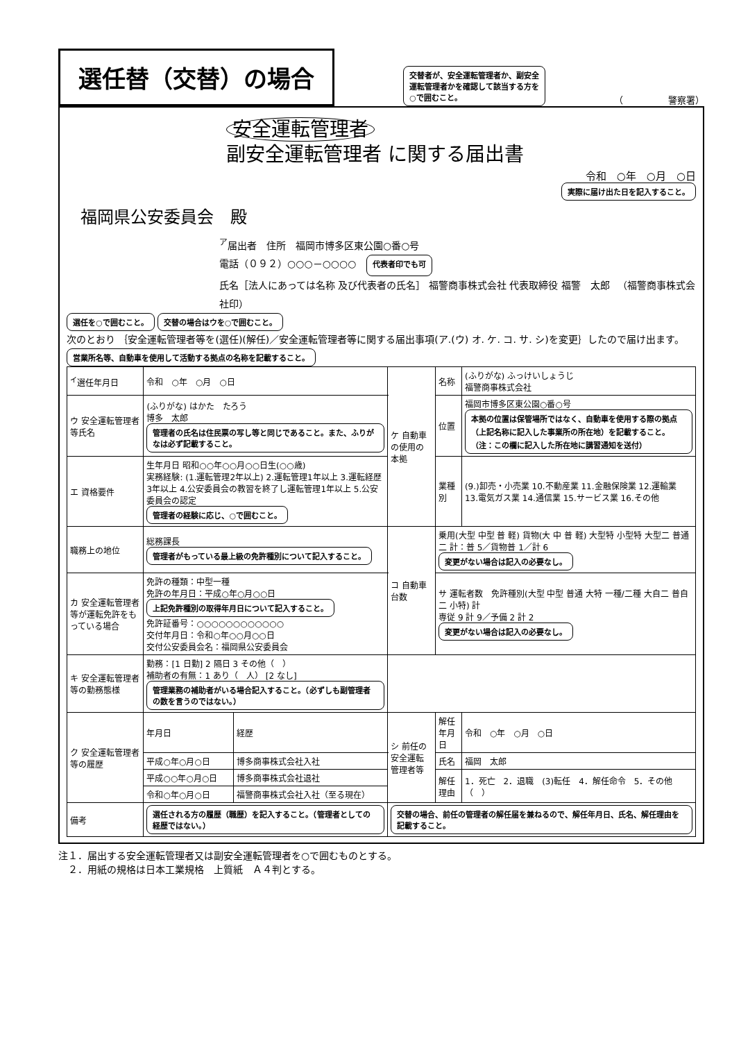選任替（交替）の場合
交替者が、安全運転管理者か、副安全
運転管理者かを確認して該当する方を
○で囲むこと。
（　　　　　警察署）
安全運転管理者
副安全運転管理者 に関する届出書
令和　○年　○月　○日
実際に届け出た日を記入すること。
福岡県公安委員会　殿
<sup>ア</sup>届出者　住所　福岡市博多区東公園○番○号
電話（０９２）○○○－○○○○　代表者印でも可
氏名［法人にあっては名称 及び代表者の氏名］ 福警商事株式会社 代表取締役 福警　太郎 　（福警商事株式会社印）
選任を○で囲むこと。 交替の場合はウを○で囲むこと。
次のとおり ｛安全運転管理者等を(選任)(解任)／安全運転管理者等に関する届出事項(ア.(ウ) オ. ケ. コ. サ. シ)を変更｝したので届け出ます。
営業所名等、自動車を使用して活動する拠点の名称を記載すること。
| <sup>イ</sup>選任年月日 | 令和 ○年 ○月 ○日 | | ケ 自動車の使用の本拠 | 名称 | (ふりがな) ふっけいしょうじ 福警商事株式会社 |
| ウ 安全運転管理者等氏名 | (ふりがな) はかた たろう 博多 太郎 管理者の氏名は住民票の写し等と同じであること。また、ふりがなは必ず記載すること。 | | | 位置 | 福岡市博多区東公園○番○号 本拠の位置は保管場所ではなく、自動車を使用する際の拠点（上記名称に記入した事業所の所在地）を記載すること。（注：この欄に記入した所在地に講習通知を送付） |
| エ 資格要件 | 生年月日 昭和○○年○○月○○日生(○○歳) 実務経験: (1.運転管理2年以上) 2.運転管理1年以上 3.運転経歴3年以上 4.公安委員会の教習を終了し運転管理1年以上 5.公安委員会の認定 管理者の経験に応じ、○で囲むこと。 | | | 業種別 | (9.)卸売・小売業 10.不動産業 11.金融保険業 12.運輸業 13.電気ガス業 14.通信業 15.サービス業 16.その他 |
| 職務上の地位 | 総務課長 管理者がもっている最上級の免許種別について記入すること。 | | コ 自動車台数 | 乗用(大型 中型 普 軽) 貨物(大 中 普 軽) 大型特 小型特 大型二 普通二 計：普 5／貨物普 1／計 6 変更がない場合は記入の必要なし。 | |
| カ 安全運転管理者等が運転免許をもっている場合 | 免許の種類：中型一種 免許の年月日：平成○年○月○○日 上記免許種別の取得年月日について記入すること。 免許証番号：○○○○○○○○○○○○ 交付年月日：令和○年○○月○○日 交付公安委員会名：福岡県公安委員会 | | | サ 運転者数 免許種別(大型 中型 普通 大特 一種/二種 大自二 普自二 小特) 計 専従 9 計 9／予備 2 計 2 変更がない場合は記入の必要なし。 | |
| キ 安全運転管理者等の勤務態様 | 勤務：[1 日勤] 2 隔日 3 その他（ ） 補助者の有無：1 あり（ 人） [2 なし] 管理業務の補助者がいる場合記入すること。（必ずしも副管理者の数を言うのではない。） | | | | |
| ク 安全運転管理者等の履歴 | 年月日 | 経歴 | シ 前任の安全運転管理者等 | 解任年月日 | 令和 ○年 ○月 ○日 |
| | 平成○年○月○日 | 博多商事株式会社入社 | | 氏名 | 福岡 太郎 |
| | 平成○○年○月○日 | 博多商事株式会社退社 | | 解任理由 | 1．死亡 2．退職 (3)転任 4．解任命令 5．その他（ ） |
| | 令和○年○月○日 | 福警商事株式会社入社（至る現在） | | | |
| 備考 | 選任される方の履歴（職歴）を記入すること。（管理者としての経歴ではない。） | | 交替の場合、前任の管理者の解任届を兼ねるので、解任年月日、氏名、解任理由を記載すること。 | | |
注１．届出する安全運転管理者又は副安全運転管理者を○で囲むものとする。
　２．用紙の規格は日本工業規格　上質紙　Ａ４判とする。